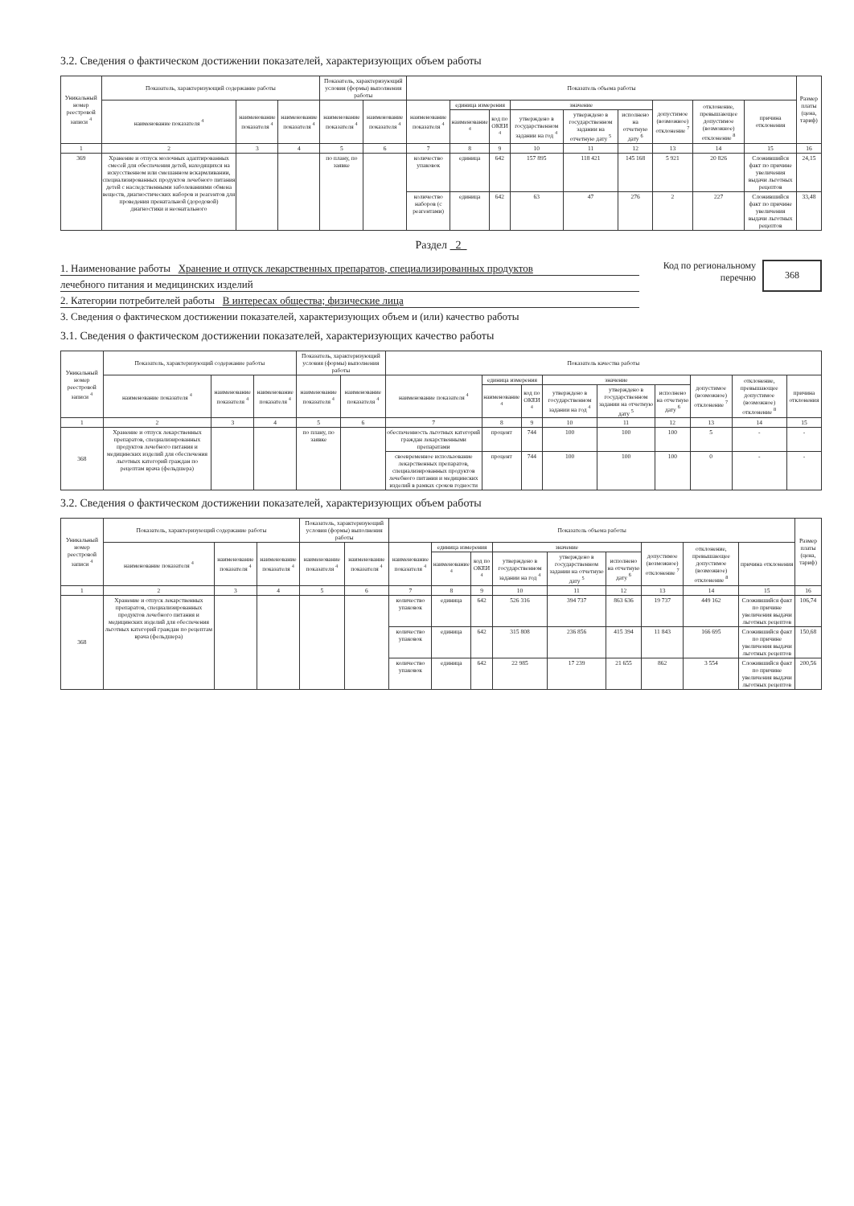3.2. Сведения о фактическом достижении показателей, характеризующих объем работы
| Уникальный номер реестровой записи <sup>4</sup> | Показатель, характеризующий содержание работы | | | Показатель, характеризующий условия (формы) выполнения работы | | Показатель объема работы | | | | | | | | | Размер платы (цена, тариф) |
| --- | --- | --- | --- | --- | --- | --- | --- | --- | --- | --- | --- | --- | --- | --- | --- |
| | наименование показателя <sup>4</sup> | наименование показателя <sup>4</sup> | наименование показателя <sup>4</sup> | наименование показателя <sup>4</sup> | наименование показателя <sup>4</sup> | наименование показателя <sup>4</sup> | единица измерения | | значение | | | допустимое (возможное) отклонение <sup>7</sup> | отклонение, превышающее допустимое (возможное) отклонение <sup>8</sup> | причина отклонения | |
| | | | | | | | наименование <sup>4</sup> | код по ОКЕИ <sup>4</sup> | утверждено в государственном задании на год <sup>4</sup> | утверждено в государственном задании на отчетную дату <sup>5</sup> | исполнено на отчетную дату <sup>6</sup> | | | | |
| 1 | 2 | 3 | 4 | 5 | 6 | 7 | 8 | 9 | 10 | 11 | 12 | 13 | 14 | 15 | 16 |
| 369 | Хранение и отпуск молочных адаптированных смесей для обеспечения детей, находящихся на искусственном или смешанном вскармливании, специализированных продуктов лечебного питания детей с наследственными заболеваниями обмена веществ, диагностических наборов и реагентов для проведения пренатальной (дородовой) диагностики и неонатального | | | по плану, по заявке | | количество упаковок | единица | 642 | 157 895 | 118 421 | 145 168 | 5 921 | 20 826 | Сложившийся факт по причине увеличения выдачи льготных рецептов | 24,15 |
| | | | | | | количество наборов (с реагентами) | единица | 642 | 63 | 47 | 276 | 2 | 227 | Сложившийся факт по причине увеличения выдачи льготных рецептов | 33,48 |
Раздел 2
1. Наименование работы Хранение и отпуск лекарственных препаратов, специализированных продуктов
лечебного питания и медицинских изделий
2. Категории потребителей работы В интересах общества; физические лица
Код по региональному
перечню
368
3. Сведения о фактическом достижении показателей, характеризующих объем и (или) качество работы
3.1. Сведения о фактическом достижении показателей, характеризующих качество работы
| Уникальный номер реестровой записи <sup>4</sup> | Показатель, характеризующий содержание работы | | | Показатель, характеризующий условия (формы) выполнения работы | | Показатель качества работы | | | | | | | | |
| --- | --- | --- | --- | --- | --- | --- | --- | --- | --- | --- | --- | --- | --- | --- |
| | наименование показателя <sup>4</sup> | наименование показателя <sup>4</sup> | наименование показателя <sup>4</sup> | наименование показателя <sup>4</sup> | наименование показателя <sup>4</sup> | наименование показателя <sup>4</sup> | единица измерения | | значение | | | допустимое (возможное) отклонение <sup>7</sup> | отклонение, превышающее допустимое (возможное) отклонение <sup>8</sup> | причина отклонения |
| | | | | | | | наименование <sup>4</sup> | код по ОКЕИ <sup>4</sup> | утверждено в государственном задании на год <sup>4</sup> | утверждено в государственном задании на отчетную дату <sup>5</sup> | исполнено на отчетную дату <sup>6</sup> | | | |
| 1 | 2 | 3 | 4 | 5 | 6 | 7 | 8 | 9 | 10 | 11 | 12 | 13 | 14 | 15 |
| 368 | Хранение и отпуск лекарственных препаратов, специализированных продуктов лечебного питания и медицинских изделий для обеспечения льготных категорий граждан по рецептам врача (фельдшера) | | | по плану, по заявке | | обеспеченность льготных категорий граждан лекарственными препаратами | процент | 744 | 100 | 100 | 100 | 5 | - | - |
| | | | | | | своевременное использование лекарственных препаратов, специализированных продуктов лечебного питания и медицинских изделий в рамках сроков годности | процент | 744 | 100 | 100 | 100 | 0 | - | - |
3.2. Сведения о фактическом достижении показателей, характеризующих объем работы
| Уникальный номер реестровой записи <sup>4</sup> | Показатель, характеризующий содержание работы | | | Показатель, характеризующий условия (формы) выполнения работы | | Показатель объема работы | | | | | | | | | Размер платы (цена, тариф) |
| --- | --- | --- | --- | --- | --- | --- | --- | --- | --- | --- | --- | --- | --- | --- | --- |
| | наименование показателя <sup>4</sup> | наименование показателя <sup>4</sup> | наименование показателя <sup>4</sup> | наименование показателя <sup>4</sup> | наименование показателя <sup>4</sup> | наименование показателя <sup>4</sup> | единица измерения | | значение | | | допустимое (возможное) отклонение <sup>7</sup> | отклонение, превышающее допустимое (возможное) отклонение <sup>8</sup> | причина отклонения | |
| | | | | | | | наименование <sup>4</sup> | код по ОКЕИ <sup>4</sup> | утверждено в государственном задании на год <sup>4</sup> | утверждено в государственном задании на отчетную дату <sup>5</sup> | исполнено на отчетную дату <sup>6</sup> | | | | |
| 1 | 2 | 3 | 4 | 5 | 6 | 7 | 8 | 9 | 10 | 11 | 12 | 13 | 14 | 15 | 16 |
| 368 | Хранение и отпуск лекарственных препаратов, специализированных продуктов лечебного питания и медицинских изделий для обеспечения льготных категорий граждан по рецептам врача (фельдшера) | | | | | количество упаковок | единица | 642 | 526 316 | 394 737 | 863 636 | 19 737 | 449 162 | Сложившийся факт по причине увеличения выдачи льготных рецептов | 106,74 |
| | | | | | | количество упаковок | единица | 642 | 315 808 | 236 856 | 415 394 | 11 843 | 166 695 | Сложившийся факт по причине увеличения выдачи льготных рецептов | 150,68 |
| | | | | | | количество упаковок | единица | 642 | 22 985 | 17 239 | 21 655 | 862 | 3 554 | Сложившийся факт по причине увеличения выдачи льготных рецептов | 200,56 |